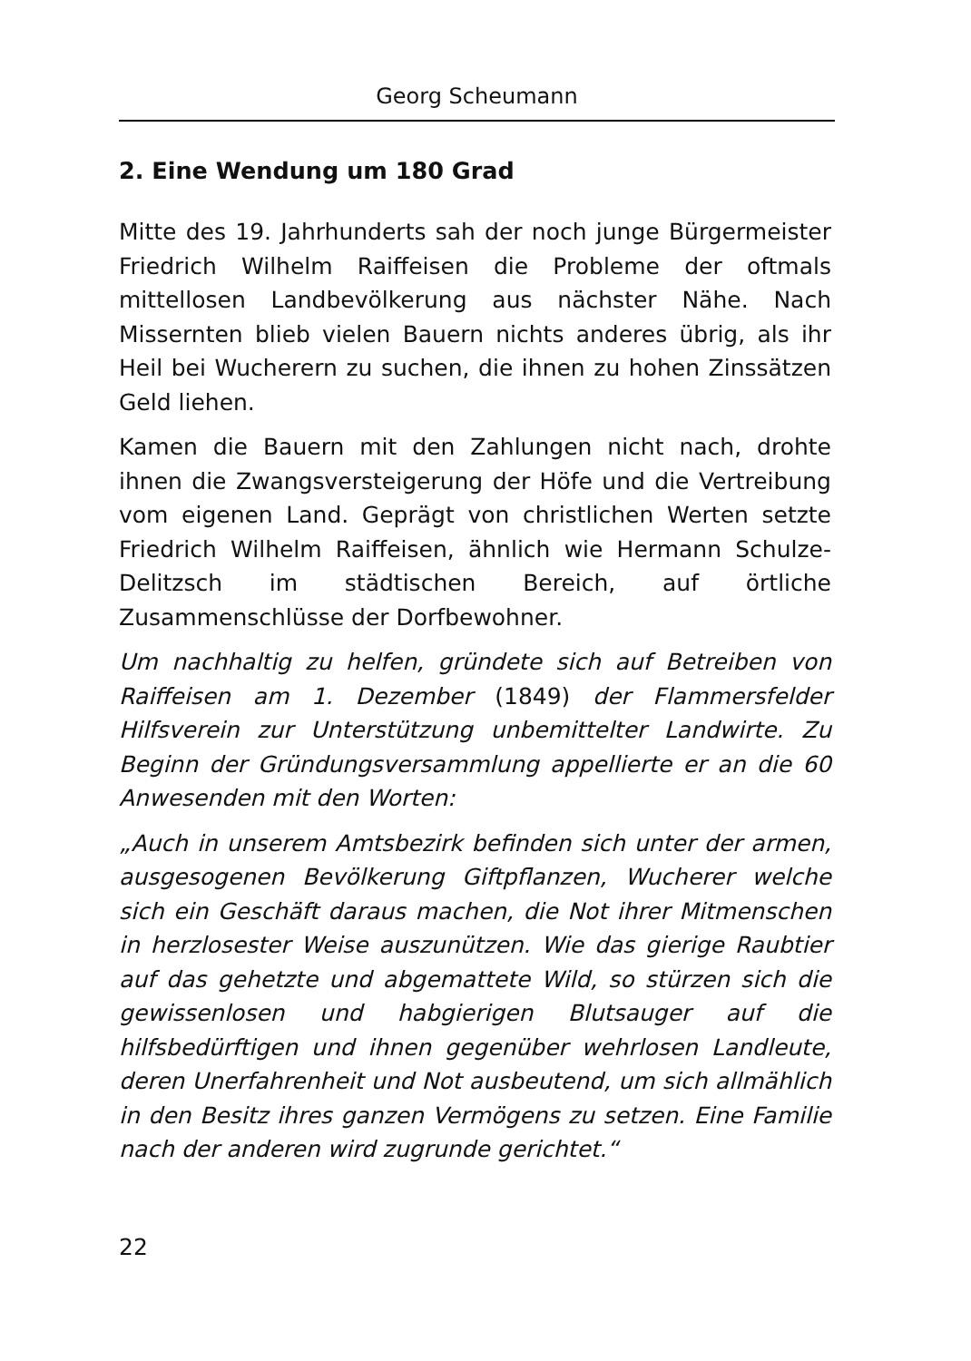Georg Scheumann
2. Eine Wendung um 180 Grad
Mitte des 19. Jahrhunderts sah der noch junge Bürgermeister Friedrich Wilhelm Raiffeisen die Probleme der oftmals mittellosen Landbevölkerung aus nächster Nähe. Nach Missernten blieb vielen Bauern nichts anderes übrig, als ihr Heil bei Wucherern zu suchen, die ihnen zu hohen Zinssätzen Geld liehen.
Kamen die Bauern mit den Zahlungen nicht nach, drohte ihnen die Zwangsversteigerung der Höfe und die Vertreibung vom eigenen Land. Geprägt von christlichen Werten setzte Friedrich Wilhelm Raiffeisen, ähnlich wie Hermann Schulze-Delitzsch im städtischen Bereich, auf örtliche Zusammenschlüsse der Dorfbewohner.
Um nachhaltig zu helfen, gründete sich auf Betreiben von Raiffeisen am 1. Dezember (1849) der Flammersfelder Hilfsverein zur Unterstützung unbemittelter Landwirte. Zu Beginn der Gründungsversammlung appellierte er an die 60 Anwesenden mit den Worten:
„Auch in unserem Amtsbezirk befinden sich unter der armen, ausgesogenen Bevölkerung Giftpflanzen, Wucherer welche sich ein Geschäft daraus machen, die Not ihrer Mitmenschen in herzlosester Weise auszunützen. Wie das gierige Raubtier auf das gehetzte und abgemattete Wild, so stürzen sich die gewissenlosen und habgierigen Blutsauger auf die hilfsbedürftigen und ihnen gegenüber wehrlosen Landleute, deren Unerfahrenheit und Not ausbeutend, um sich allmählich in den Besitz ihres ganzen Vermögens zu setzen. Eine Familie nach der anderen wird zugrunde gerichtet.“
22